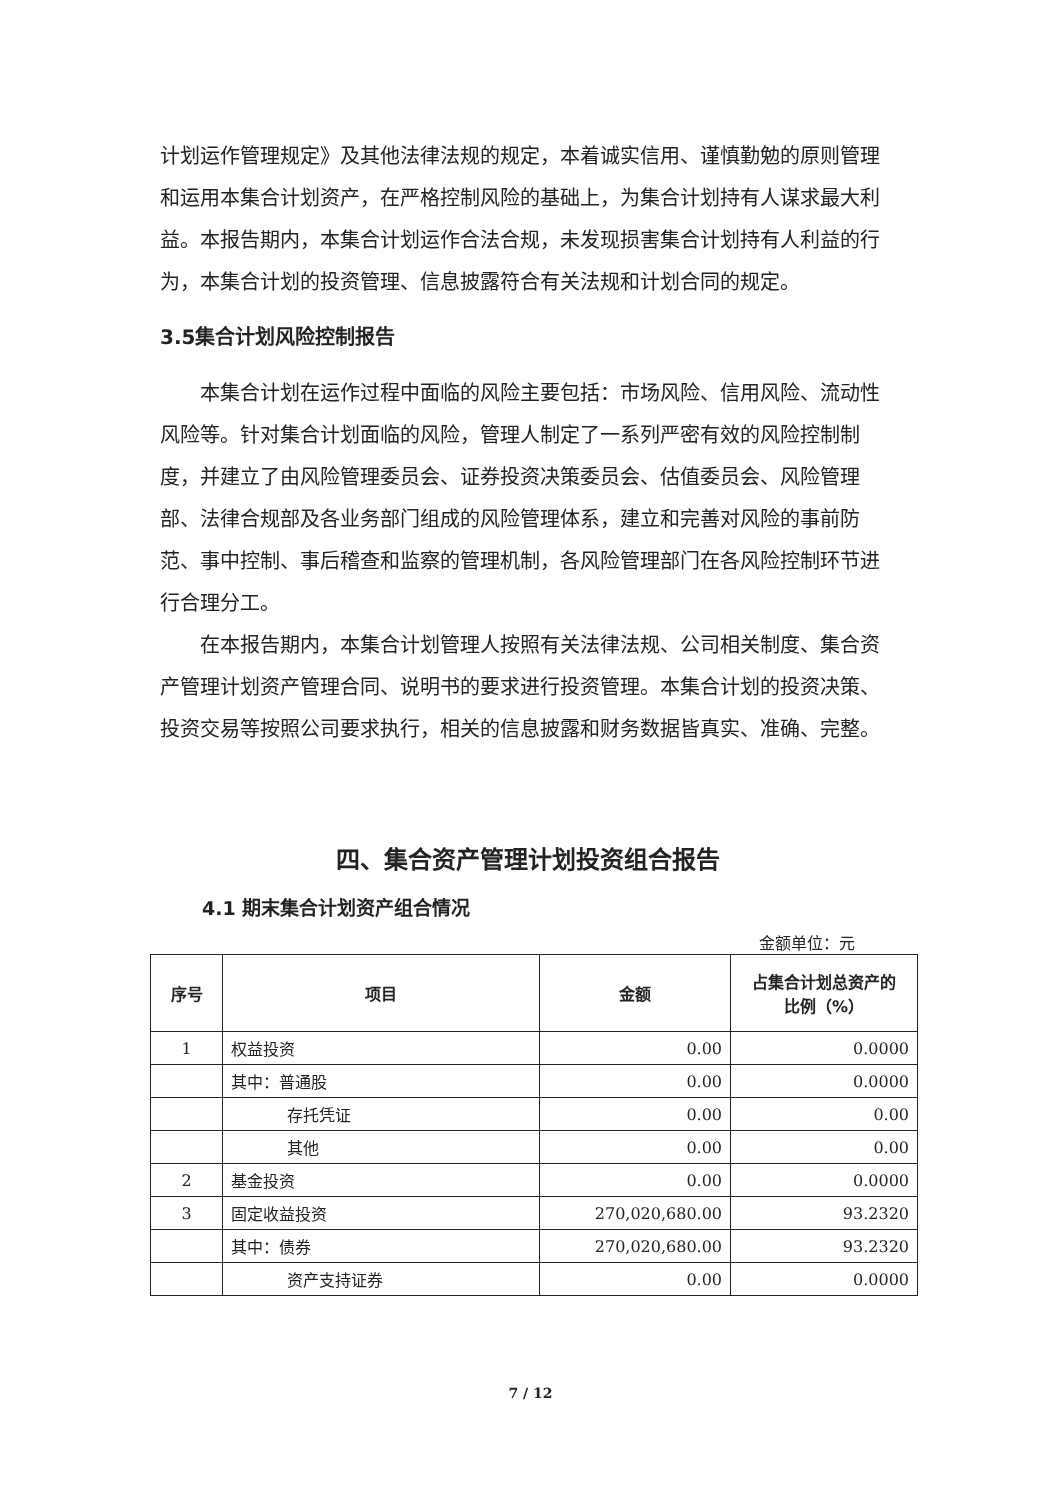计划运作管理规定》及其他法律法规的规定，本着诚实信用、谨慎勤勉的原则管理和运用本集合计划资产，在严格控制风险的基础上，为集合计划持有人谋求最大利益。本报告期内，本集合计划运作合法合规，未发现损害集合计划持有人利益的行为，本集合计划的投资管理、信息披露符合有关法规和计划合同的规定。
3.5集合计划风险控制报告
本集合计划在运作过程中面临的风险主要包括：市场风险、信用风险、流动性风险等。针对集合计划面临的风险，管理人制定了一系列严密有效的风险控制制度，并建立了由风险管理委员会、证券投资决策委员会、估值委员会、风险管理部、法律合规部及各业务部门组成的风险管理体系，建立和完善对风险的事前防范、事中控制、事后稽查和监察的管理机制，各风险管理部门在各风险控制环节进行合理分工。
在本报告期内，本集合计划管理人按照有关法律法规、公司相关制度、集合资产管理计划资产管理合同、说明书的要求进行投资管理。本集合计划的投资决策、投资交易等按照公司要求执行，相关的信息披露和财务数据皆真实、准确、完整。
四、集合资产管理计划投资组合报告
4.1 期末集合计划资产组合情况
金额单位：元
| 序号 | 项目 | 金额 | 占集合计划总资产的 比例（%） |
| --- | --- | --- | --- |
| 1 | 权益投资 | 0.00 | 0.0000 |
| | 其中：普通股 | 0.00 | 0.0000 |
| | 存托凭证 | 0.00 | 0.00 |
| | 其他 | 0.00 | 0.00 |
| 2 | 基金投资 | 0.00 | 0.0000 |
| 3 | 固定收益投资 | 270,020,680.00 | 93.2320 |
| | 其中：债券 | 270,020,680.00 | 93.2320 |
| | 资产支持证券 | 0.00 | 0.0000 |
7 / 12